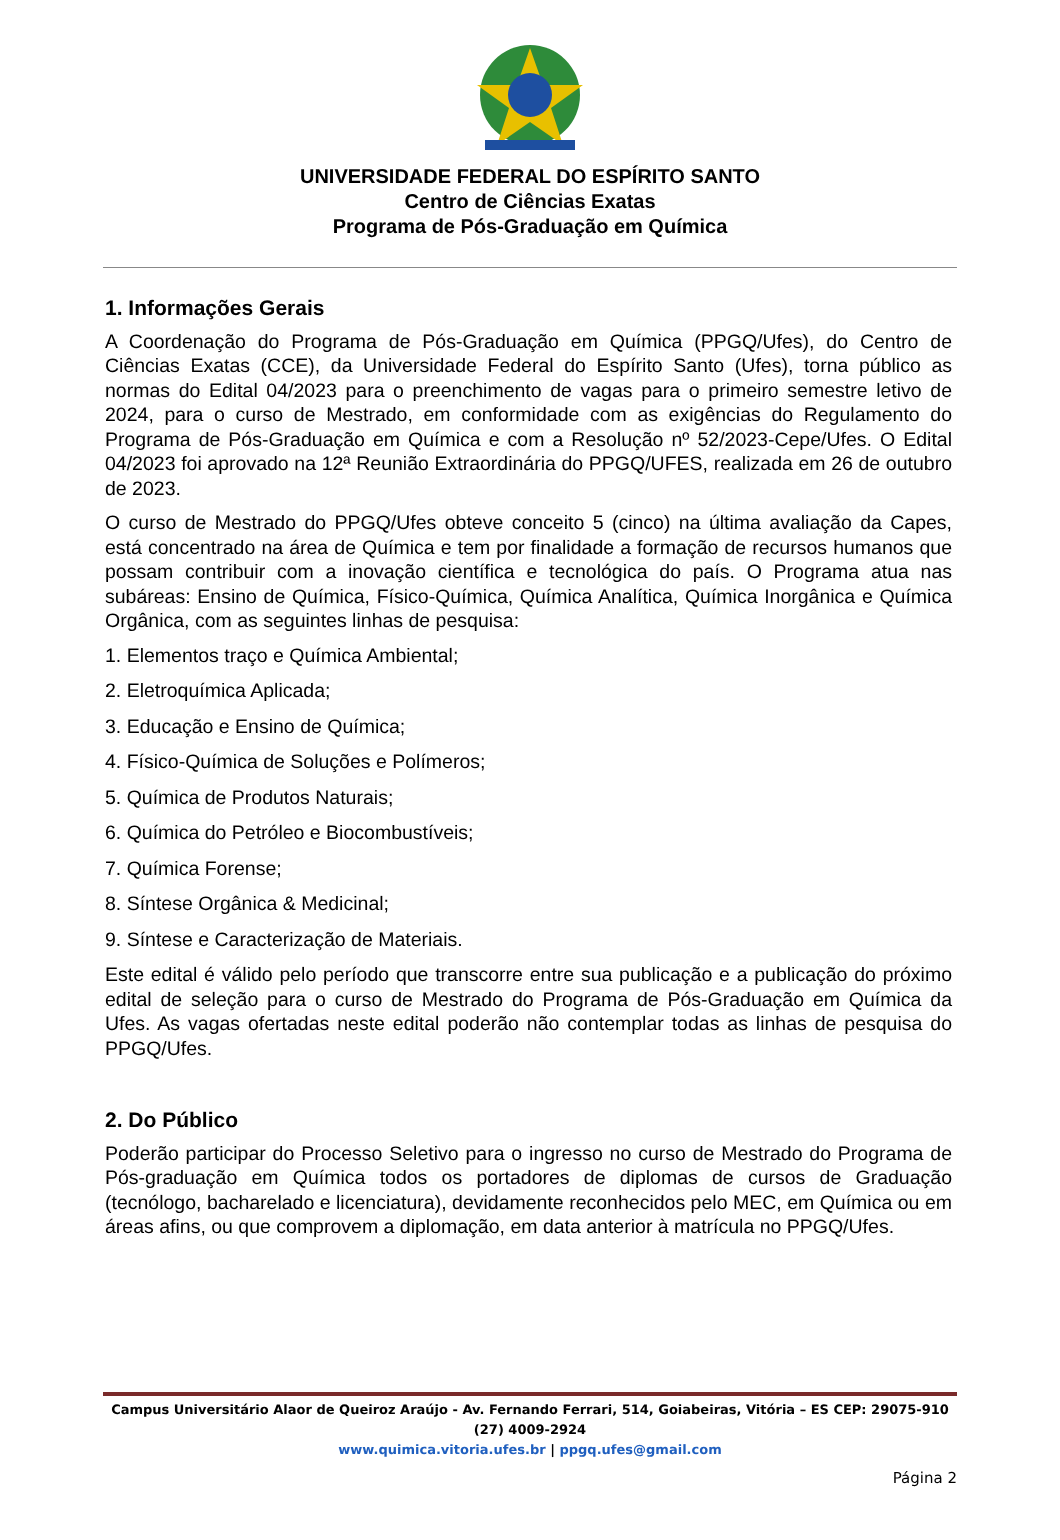UNIVERSIDADE FEDERAL DO ESPÍRITO SANTO
Centro de Ciências Exatas
Programa de Pós-Graduação em Química
1. Informações Gerais
A Coordenação do Programa de Pós-Graduação em Química (PPGQ/Ufes), do Centro de Ciências Exatas (CCE), da Universidade Federal do Espírito Santo (Ufes), torna público as normas do Edital 04/2023 para o preenchimento de vagas para o primeiro semestre letivo de 2024, para o curso de Mestrado, em conformidade com as exigências do Regulamento do Programa de Pós-Graduação em Química e com a Resolução nº 52/2023-Cepe/Ufes. O Edital 04/2023 foi aprovado na 12ª Reunião Extraordinária do PPGQ/UFES, realizada em 26 de outubro de 2023.
O curso de Mestrado do PPGQ/Ufes obteve conceito 5 (cinco) na última avaliação da Capes, está concentrado na área de Química e tem por finalidade a formação de recursos humanos que possam contribuir com a inovação científica e tecnológica do país. O Programa atua nas subáreas: Ensino de Química, Físico-Química, Química Analítica, Química Inorgânica e Química Orgânica, com as seguintes linhas de pesquisa:
1. Elementos traço e Química Ambiental;
2. Eletroquímica Aplicada;
3. Educação e Ensino de Química;
4. Físico-Química de Soluções e Polímeros;
5. Química de Produtos Naturais;
6. Química do Petróleo e Biocombustíveis;
7. Química Forense;
8. Síntese Orgânica & Medicinal;
9. Síntese e Caracterização de Materiais.
Este edital é válido pelo período que transcorre entre sua publicação e a publicação do próximo edital de seleção para o curso de Mestrado do Programa de Pós-Graduação em Química da Ufes. As vagas ofertadas neste edital poderão não contemplar todas as linhas de pesquisa do PPGQ/Ufes.
2. Do Público
Poderão participar do Processo Seletivo para o ingresso no curso de Mestrado do Programa de Pós-graduação em Química todos os portadores de diplomas de cursos de Graduação (tecnólogo, bacharelado e licenciatura), devidamente reconhecidos pelo MEC, em Química ou em áreas afins, ou que comprovem a diplomação, em data anterior à matrícula no PPGQ/Ufes.
Campus Universitário Alaor de Queiroz Araújo - Av. Fernando Ferrari, 514, Goiabeiras, Vitória – ES CEP: 29075-910 (27) 4009-2924
www.quimica.vitoria.ufes.br | ppgq.ufes@gmail.com
Página 2